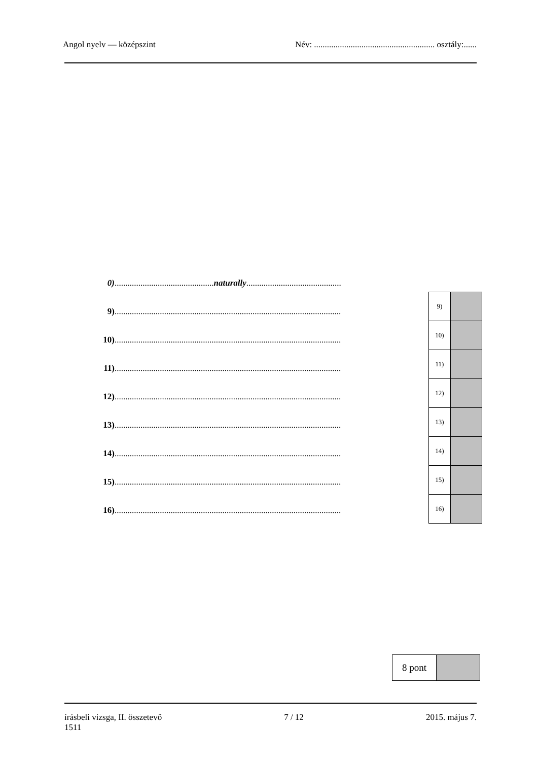Angol nyelv — középszint Név: ........................................................ osztály:......
0)..............................................naturally............................................
9).........................................................................................................
10).........................................................................................................
11).........................................................................................................
12).........................................................................................................
13).........................................................................................................
14).........................................................................................................
15).........................................................................................................
16).........................................................................................................
| 9) | |
| 10) | |
| 11) | |
| 12) | |
| 13) | |
| 14) | |
| 15) | |
| 16) | |
| 8 pont | |
írásbeli vizsga, II. összetevő
1511 7 / 12 2015. május 7.